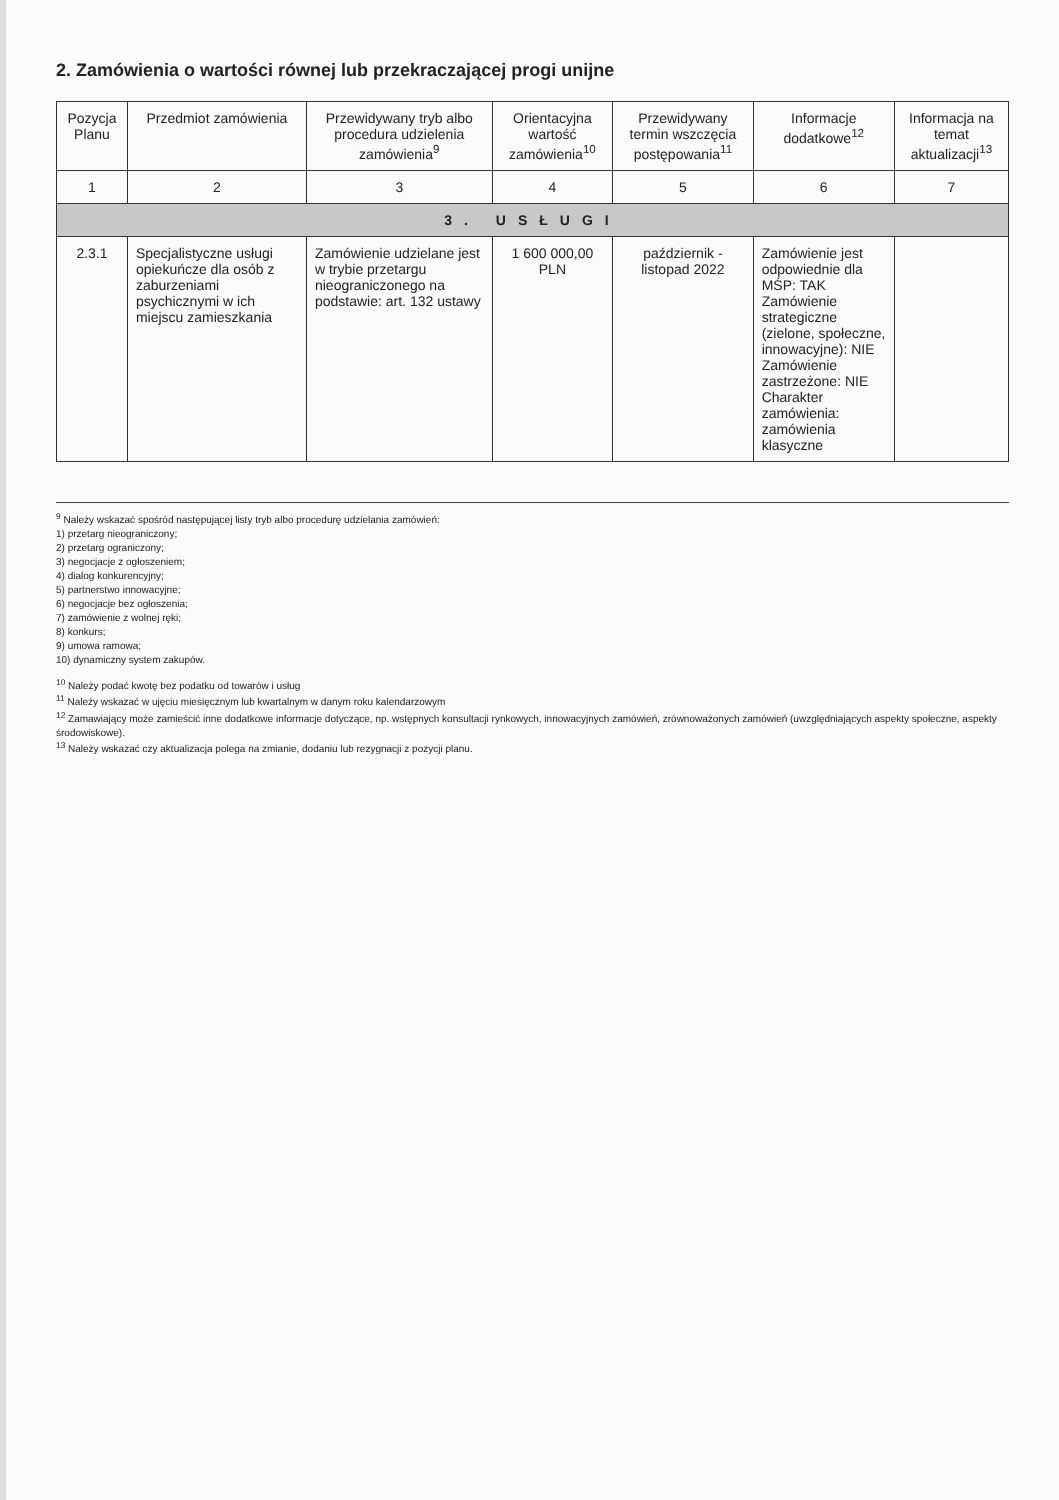2. Zamówienia o wartości równej lub przekraczającej progi unijne
| Pozycja Planu | Przedmiot zamówienia | Przewidywany tryb albo procedura udzielenia zamówienia<sup>9</sup> | Orientacyjna wartość zamówienia<sup>10</sup> | Przewidywany termin wszczęcia postępowania<sup>11</sup> | Informacje dodatkowe<sup>12</sup> | Informacja na temat aktualizacji<sup>13</sup> |
| --- | --- | --- | --- | --- | --- | --- |
| 1 | 2 | 3 | 4 | 5 | 6 | 7 |
| 3. USŁUGI | | | | | | |
| 2.3.1 | Specjalistyczne usługi opiekuńcze dla osób z zaburzeniami psychicznymi w ich miejscu zamieszkania | Zamówienie udzielane jest w trybie przetargu nieograniczonego na podstawie: art. 132 ustawy | 1 600 000,00 PLN | październik - listopad 2022 | Zamówienie jest odpowiednie dla MŚP: TAK Zamówienie strategiczne (zielone, społeczne, innowacyjne): NIE Zamówienie zastrzeżone: NIE Charakter zamówienia: zamówienia klasyczne | |
<sup>9</sup> Należy wskazać spośród następującej listy tryb albo procedurę udzielania zamówień:
1) przetarg nieograniczony;
2) przetarg ograniczony;
3) negocjacje z ogłoszeniem;
4) dialog konkurencyjny;
5) partnerstwo innowacyjne;
6) negocjacje bez ogłoszenia;
7) zamówienie z wolnej ręki;
8) konkurs;
9) umowa ramowa;
10) dynamiczny system zakupów.
<sup>10</sup> Należy podać kwotę bez podatku od towarów i usług
<sup>11</sup> Należy wskazać w ujęciu miesięcznym lub kwartalnym w danym roku kalendarzowym
<sup>12</sup> Zamawiający może zamieścić inne dodatkowe informacje dotyczące, np. wstępnych konsultacji rynkowych, innowacyjnych zamówień, zrównoważonych zamówień (uwzględniających aspekty społeczne, aspekty środowiskowe).
<sup>13</sup> Należy wskazać czy aktualizacja polega na zmianie, dodaniu lub rezygnacji z pozycji planu.